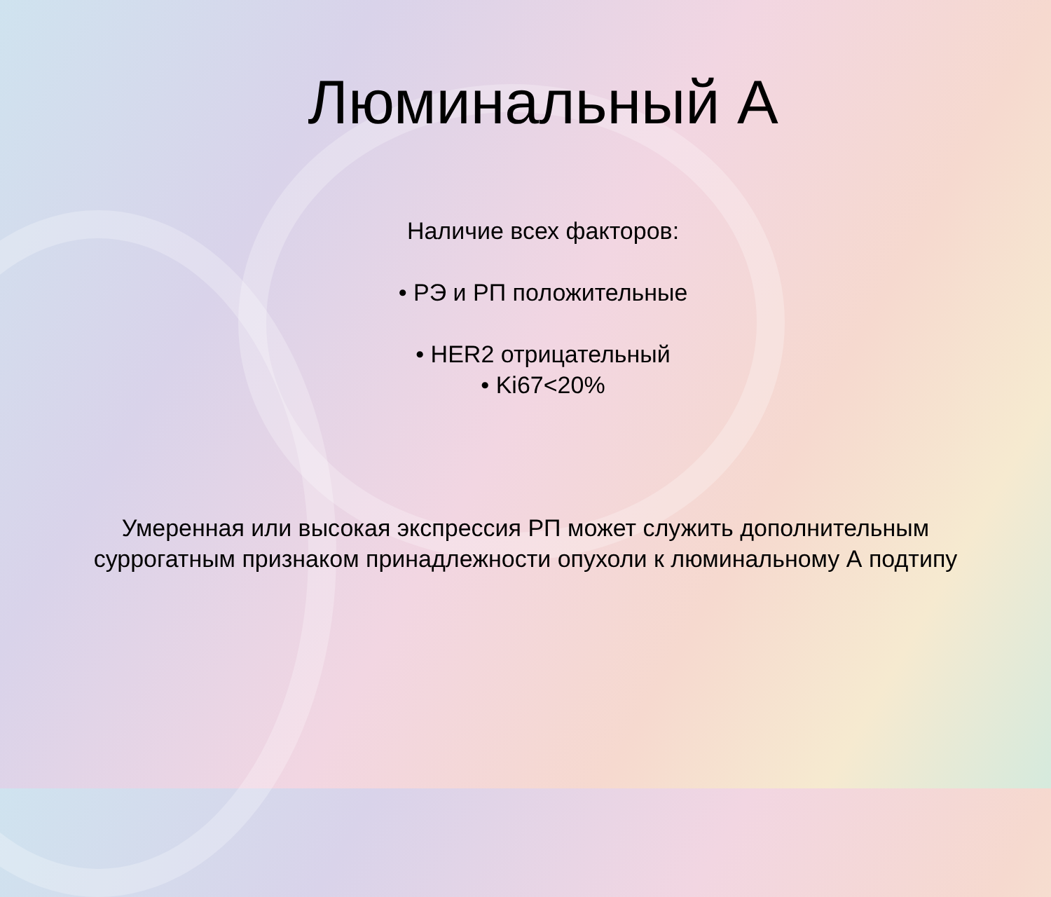Люминальный А
Наличие всех факторов:
• РЭ и РП положительные
• HER2 отрицательный
• Ki67<20%
Умеренная или высокая экспрессия РП может служить дополнительным
суррогатным признаком принадлежности опухоли к люминальному А подтипу